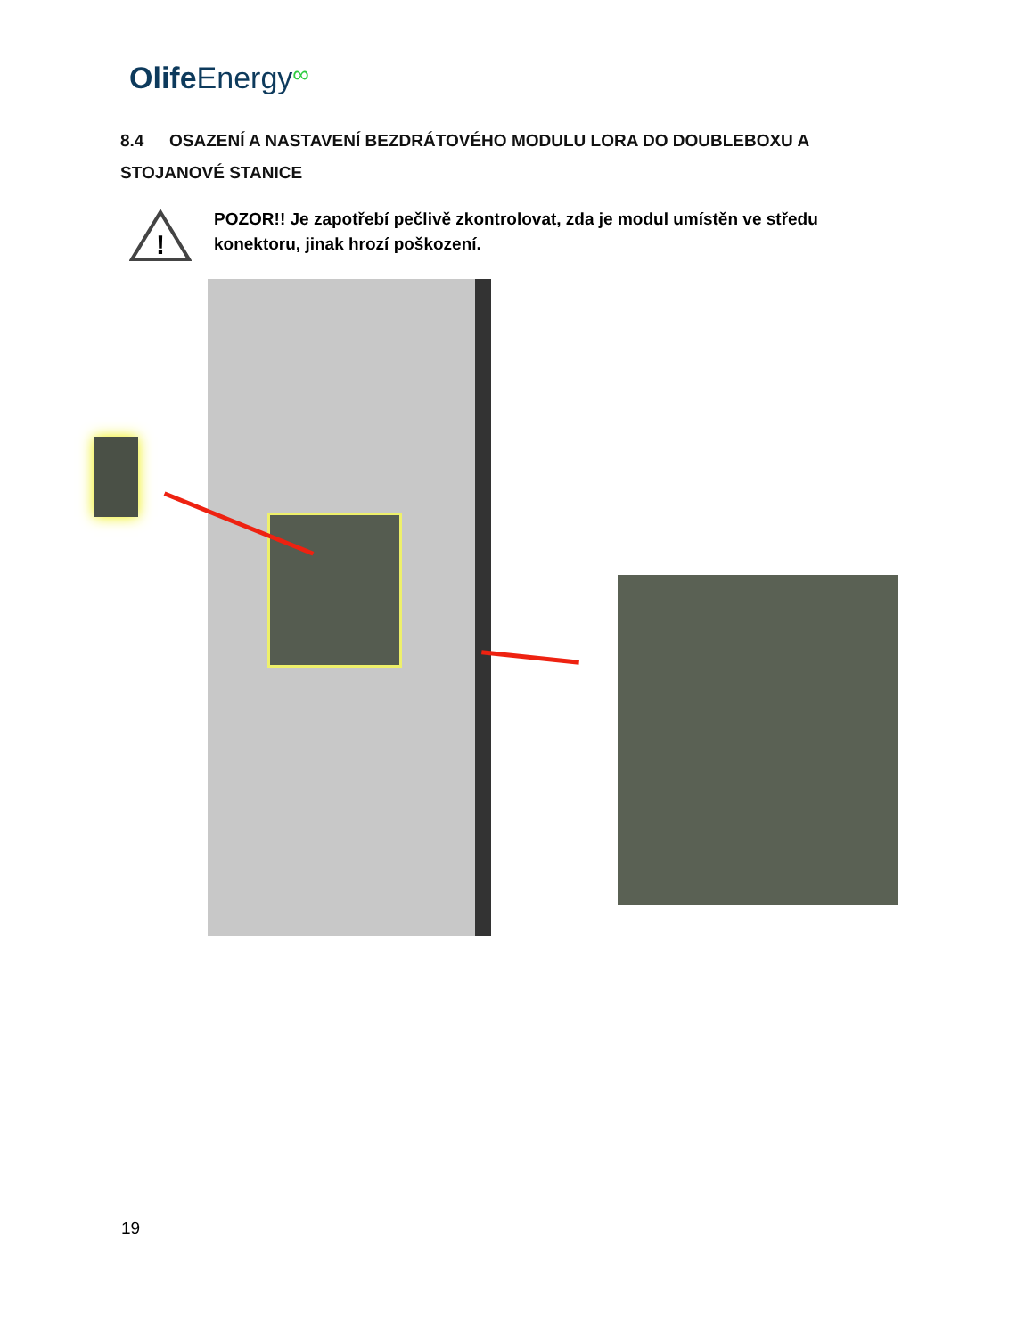Olife Energy∞
8.4 OSAZENÍ A NASTAVENÍ BEZDRÁTOVÉHO MODULU LORA DO DOUBLEBOXU A STOJANOVÉ STANICE
!
POZOR!! Je zapotřebí pečlivě zkontrolovat, zda je modul umístěn ve středu konektoru, jinak hrozí poškození.
19